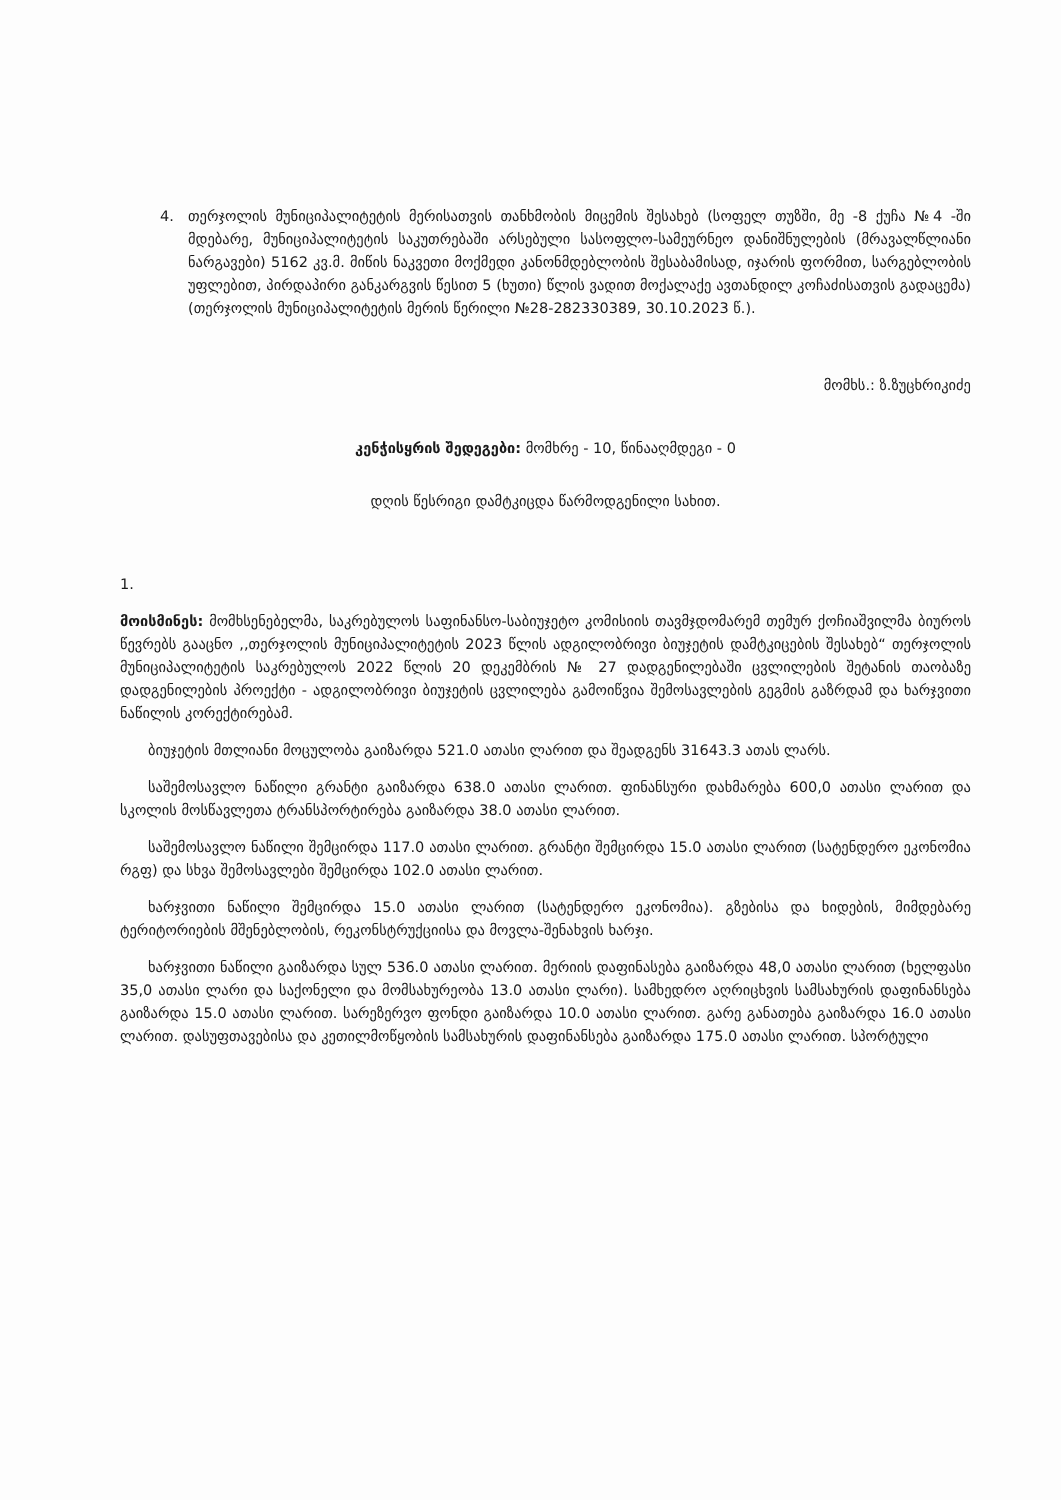4. თერჯოლის მუნიციპალიტეტის მერისათვის თანხმობის მიცემის შესახებ (სოფელ თუზში, მე -8 ქუჩა №4 -ში მდებარე, მუნიციპალიტეტის საკუთრებაში არსებული სასოფლო-სამეურნეო დანიშნულების (მრავალწლიანი ნარგავები) 5162 კვ.მ. მიწის ნაკვეთი მოქმედი კანონმდებლობის შესაბამისად, იჯარის ფორმით, სარგებლობის უფლებით, პირდაპირი განკარგვის წესით 5 (ხუთი) წლის ვადით მოქალაქე ავთანდილ კოჩაძისათვის გადაცემა) (თერჯოლის მუნიციპალიტეტის მერის წერილი №28-282330389, 30.10.2023 წ.).
მომხს.: ზ.ზუცხრიკიძე
კენჭისყრის შედეგები: მომხრე - 10, წინააღმდეგი - 0
დღის წესრიგი დამტკიცდა წარმოდგენილი სახით.
1.
მოისმინეს: მომხსენებელმა, საკრებულოს საფინანსო-საბიუჯეტო კომისიის თავმჯდომარემ თემურ ქოჩიაშვილმა ბიუროს წევრებს გააცნო ,,თერჯოლის მუნიციპალიტეტის 2023 წლის ადგილობრივი ბიუჯეტის დამტკიცების შესახებ“ თერჯოლის მუნიციპალიტეტის საკრებულოს 2022 წლის 20 დეკემბრის № 27 დადგენილებაში ცვლილების შეტანის თაობაზე დადგენილების პროექტი - ადგილობრივი ბიუჯეტის ცვლილება გამოიწვია შემოსავლების გეგმის გაზრდამ და ხარჯვითი ნაწილის კორექტირებამ.
ბიუჯეტის მთლიანი მოცულობა გაიზარდა 521.0 ათასი ლარით და შეადგენს 31643.3 ათას ლარს.
საშემოსავლო ნაწილი გრანტი გაიზარდა 638.0 ათასი ლარით. ფინანსური დახმარება 600,0 ათასი ლარით და სკოლის მოსწავლეთა ტრანსპორტირება გაიზარდა 38.0 ათასი ლარით.
საშემოსავლო ნაწილი შემცირდა 117.0 ათასი ლარით. გრანტი შემცირდა 15.0 ათასი ლარით (სატენდერო ეკონომია რგფ) და სხვა შემოსავლები შემცირდა 102.0 ათასი ლარით.
ხარჯვითი ნაწილი შემცირდა 15.0 ათასი ლარით (სატენდერო ეკონომია). გზებისა და ხიდების, მიმდებარე ტერიტორიების მშენებლობის, რეკონსტრუქციისა და მოვლა-შენახვის ხარჯი.
ხარჯვითი ნაწილი გაიზარდა სულ 536.0 ათასი ლარით. მერიის დაფინასება გაიზარდა 48,0 ათასი ლარით (ხელფასი 35,0 ათასი ლარი და საქონელი და მომსახურეობა 13.0 ათასი ლარი). სამხედრო აღრიცხვის სამსახურის დაფინანსება გაიზარდა 15.0 ათასი ლარით. სარეზერვო ფონდი გაიზარდა 10.0 ათასი ლარით. გარე განათება გაიზარდა 16.0 ათასი ლარით. დასუფთავებისა და კეთილმოწყობის სამსახურის დაფინანსება გაიზარდა 175.0 ათასი ლარით. სპორტული